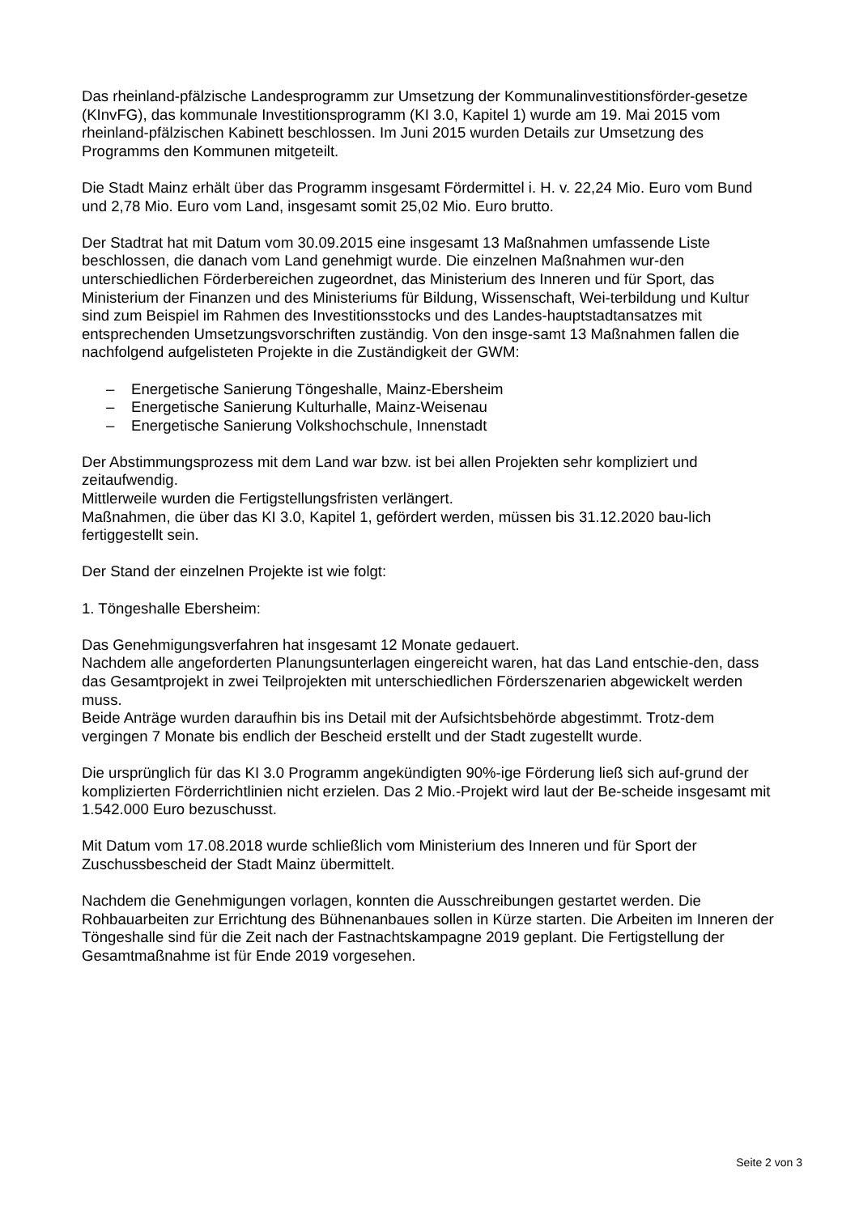Das rheinland-pfälzische Landesprogramm zur Umsetzung der Kommunalinvestitionsförder-gesetze (KInvFG), das kommunale Investitionsprogramm (KI 3.0, Kapitel 1) wurde am 19. Mai 2015 vom rheinland-pfälzischen Kabinett beschlossen. Im Juni 2015 wurden Details zur Umsetzung des Programms den Kommunen mitgeteilt.
Die Stadt Mainz erhält über das Programm insgesamt Fördermittel i. H. v. 22,24 Mio. Euro vom Bund und 2,78 Mio. Euro vom Land, insgesamt somit 25,02 Mio. Euro brutto.
Der Stadtrat hat mit Datum vom 30.09.2015 eine insgesamt 13 Maßnahmen umfassende Liste beschlossen, die danach vom Land genehmigt wurde. Die einzelnen Maßnahmen wur-den unterschiedlichen Förderbereichen zugeordnet, das Ministerium des Inneren und für Sport, das Ministerium der Finanzen und des Ministeriums für Bildung, Wissenschaft, Wei-terbildung und Kultur sind zum Beispiel im Rahmen des Investitionsstocks und des Landes-hauptstadtansatzes mit entsprechenden Umsetzungsvorschriften zuständig. Von den insge-samt 13 Maßnahmen fallen die nachfolgend aufgelisteten Projekte in die Zuständigkeit der GWM:
– Energetische Sanierung Töngeshalle, Mainz-Ebersheim
– Energetische Sanierung Kulturhalle, Mainz-Weisenau
– Energetische Sanierung Volkshochschule, Innenstadt
Der Abstimmungsprozess mit dem Land war bzw. ist bei allen Projekten sehr kompliziert und zeitaufwendig.
Mittlerweile wurden die Fertigstellungsfristen verlängert.
Maßnahmen, die über das KI 3.0, Kapitel 1, gefördert werden, müssen bis 31.12.2020 bau-lich fertiggestellt sein.
Der Stand der einzelnen Projekte ist wie folgt:
1. Töngeshalle Ebersheim:
Das Genehmigungsverfahren hat insgesamt 12 Monate gedauert.
Nachdem alle angeforderten Planungsunterlagen eingereicht waren, hat das Land entschie-den, dass das Gesamtprojekt in zwei Teilprojekten mit unterschiedlichen Förderszenarien abgewickelt werden muss.
Beide Anträge wurden daraufhin bis ins Detail mit der Aufsichtsbehörde abgestimmt. Trotz-dem vergingen 7 Monate bis endlich der Bescheid erstellt und der Stadt zugestellt wurde.
Die ursprünglich für das KI 3.0 Programm angekündigten 90%-ige Förderung ließ sich auf-grund der komplizierten Förderrichtlinien nicht erzielen. Das 2 Mio.-Projekt wird laut der Be-scheide insgesamt mit 1.542.000 Euro bezuschusst.
Mit Datum vom 17.08.2018 wurde schließlich vom Ministerium des Inneren und für Sport der Zuschussbescheid der Stadt Mainz übermittelt.
Nachdem die Genehmigungen vorlagen, konnten die Ausschreibungen gestartet werden. Die Rohbauarbeiten zur Errichtung des Bühnenanbaues sollen in Kürze starten. Die Arbeiten im Inneren der Töngeshalle sind für die Zeit nach der Fastnachtskampagne 2019 geplant. Die Fertigstellung der Gesamtmaßnahme ist für Ende 2019 vorgesehen.
Seite 2 von 3